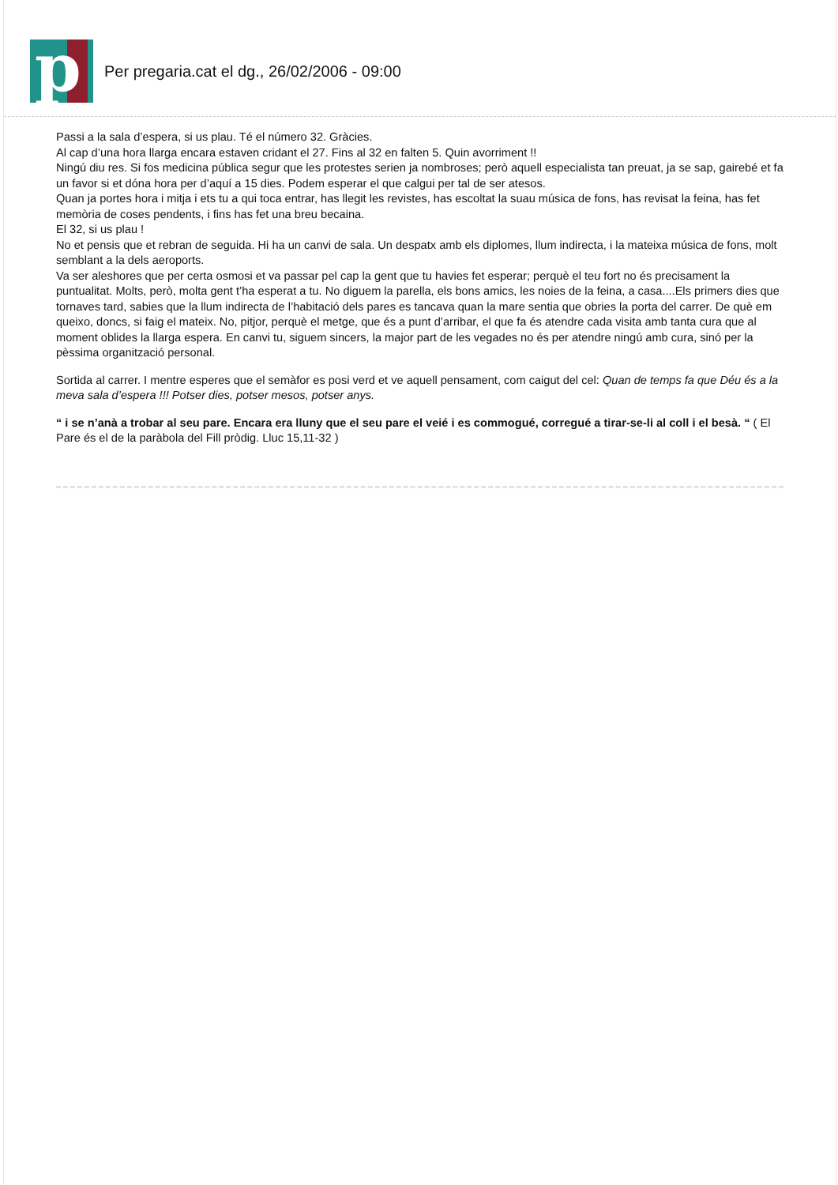p
Per pregaria.cat el dg., 26/02/2006 - 09:00
Passi a la sala d’espera, si us plau. Té el número 32. Gràcies.
Al cap d’una hora llarga encara estaven cridant el 27. Fins al 32 en falten 5. Quin avorriment !!
Ningú diu res. Si fos medicina pública segur que les protestes serien ja nombroses; però aquell especialista tan preuat, ja se sap, gairebé et fa un favor si et dóna hora per d’aquí a 15 dies. Podem esperar el que calgui per tal de ser atesos.
Quan ja portes hora i mitja i ets tu a qui toca entrar, has llegit les revistes, has escoltat la suau música de fons, has revisat la feina, has fet memòria de coses pendents, i fins has fet una breu becaina.
El 32, si us plau !
No et pensis que et rebran de seguida. Hi ha un canvi de sala. Un despatx amb els diplomes, llum indirecta, i la mateixa música de fons, molt semblant a la dels aeroports.
Va ser aleshores que per certa osmosi et va passar pel cap la gent que tu havies fet esperar; perquè el teu fort no és precisament la puntualitat. Molts, però, molta gent t’ha esperat a tu. No diguem la parella, els bons amics, les noies de la feina, a casa....Els primers dies que tornaves tard, sabies que la llum indirecta de l’habitació dels pares es tancava quan la mare sentia que obries la porta del carrer. De què em queixo, doncs, si faig el mateix. No, pitjor, perquè el metge, que és a punt d’arribar, el que fa és atendre cada visita amb tanta cura que al moment oblides la llarga espera. En canvi tu, siguem sincers, la major part de les vegades no és per atendre ningú amb cura, sinó per la pèssima organització personal.
Sortida al carrer. I mentre esperes que el semàfor es posi verd et ve aquell pensament, com caigut del cel: Quan de temps fa que Déu és a la meva sala d’espera !!! Potser dies, potser mesos, potser anys.
“ i se n’anà a trobar al seu pare. Encara era lluny que el seu pare el veié i es commogué, corregué a tirar-se-li al coll i el besà. “ ( El Pare és el de la paràbola del Fill pròdig. Lluc 15,11-32 )